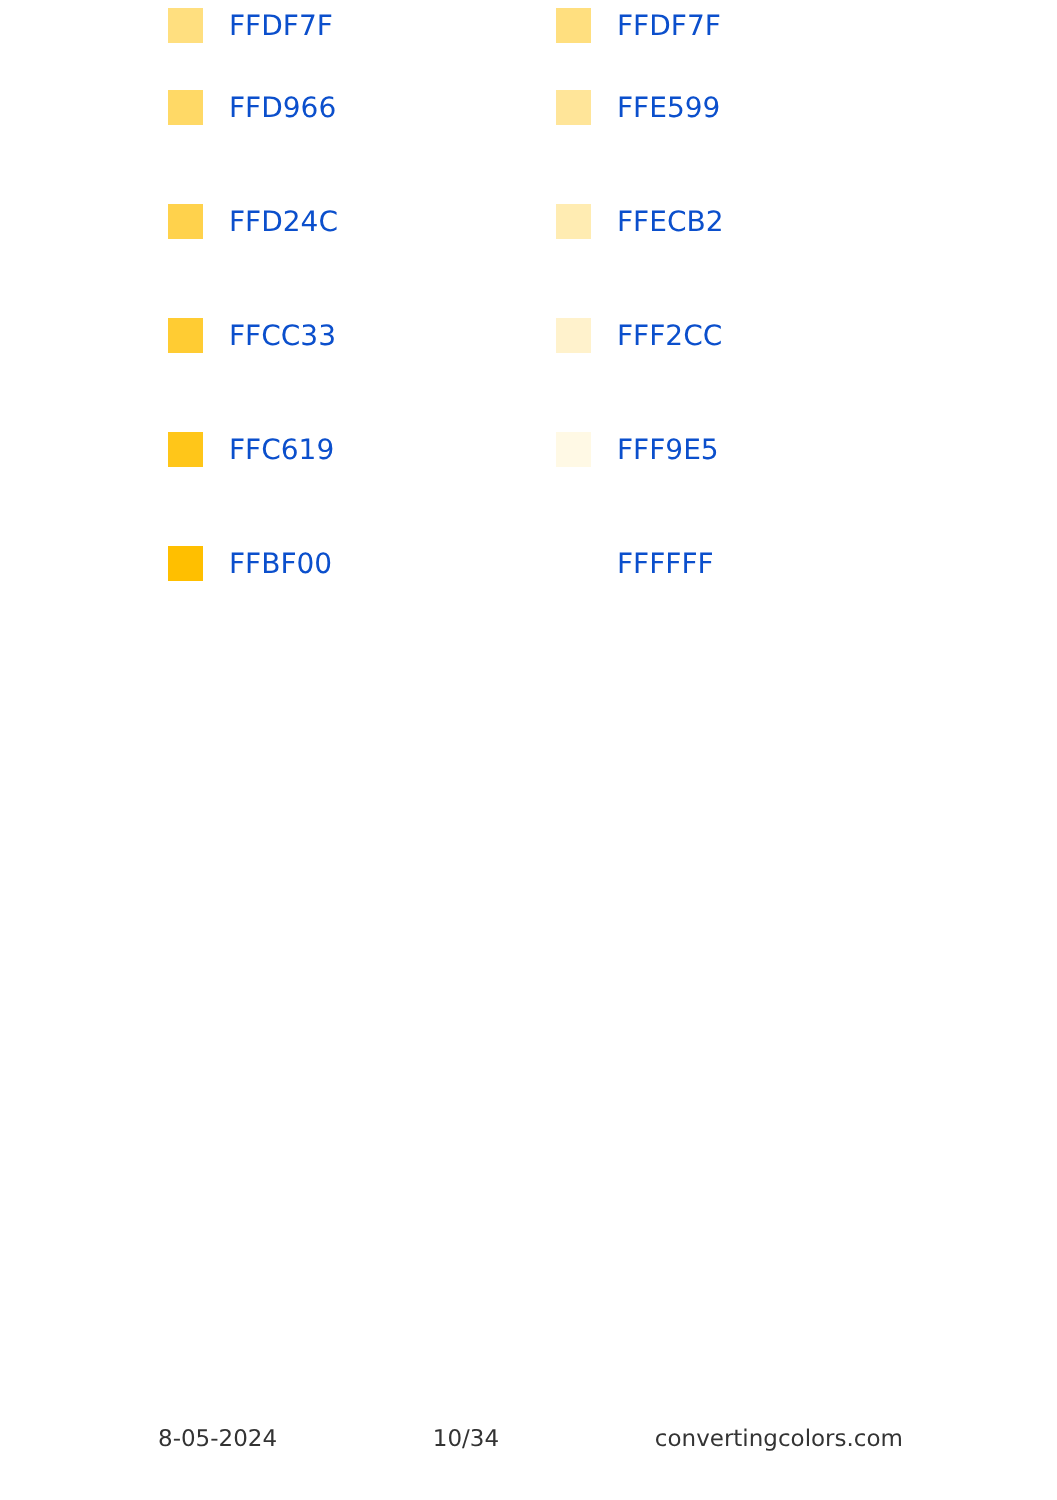| FFDF7F | FFDF7F |
| FFD966 | FFE599 |
| FFD24C | FFECB2 |
| FFCC33 | FFF2CC |
| FFC619 | FFF9E5 |
| FFBF00 | FFFFFF |
8-05-2024 10/34 convertingcolors.com